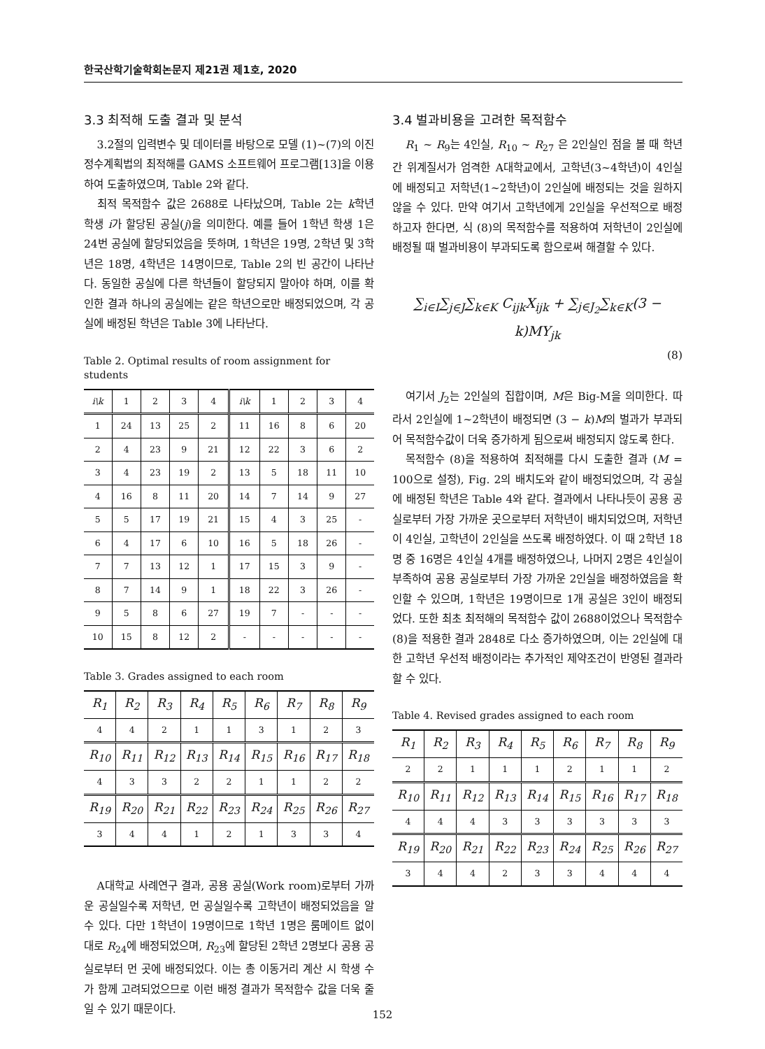한국산학기술학회논문지 제21권 제1호, 2020
3.3 최적해 도출 결과 및 분석
3.2절의 입력변수 및 데이터를 바탕으로 모델 (1)~(7)의 이진 정수계획법의 최적해를 GAMS 소프트웨어 프로그램[13]을 이용하여 도출하였으며, Table 2와 같다.
최적 목적함수 값은 2688로 나타났으며, Table 2는 k학년 학생 i가 할당된 공실(j)을 의미한다. 예를 들어 1학년 학생 1은 24번 공실에 할당되었음을 뜻하며, 1학년은 19명, 2학년 및 3학년은 18명, 4학년은 14명이므로, Table 2의 빈 공간이 나타난다. 동일한 공실에 다른 학년들이 할당되지 말아야 하며, 이를 확인한 결과 하나의 공실에는 같은 학년으로만 배정되었으며, 각 공실에 배정된 학년은 Table 3에 나타난다.
Table 2. Optimal results of room assignment for students
| i\k | 1 | 2 | 3 | 4 | i\k | 1 | 2 | 3 | 4 |
| --- | --- | --- | --- | --- | --- | --- | --- | --- | --- |
| 1 | 24 | 13 | 25 | 2 | 11 | 16 | 8 | 6 | 20 |
| 2 | 4 | 23 | 9 | 21 | 12 | 22 | 3 | 6 | 2 |
| 3 | 4 | 23 | 19 | 2 | 13 | 5 | 18 | 11 | 10 |
| 4 | 16 | 8 | 11 | 20 | 14 | 7 | 14 | 9 | 27 |
| 5 | 5 | 17 | 19 | 21 | 15 | 4 | 3 | 25 | - |
| 6 | 4 | 17 | 6 | 10 | 16 | 5 | 18 | 26 | - |
| 7 | 7 | 13 | 12 | 1 | 17 | 15 | 3 | 9 | - |
| 8 | 7 | 14 | 9 | 1 | 18 | 22 | 3 | 26 | - |
| 9 | 5 | 8 | 6 | 27 | 19 | 7 | - | - | - |
| 10 | 15 | 8 | 12 | 2 | - | - | - | - | - |
Table 3. Grades assigned to each room
| R<sub>1</sub> | R<sub>2</sub> | R<sub>3</sub> | R<sub>4</sub> | R<sub>5</sub> | R<sub>6</sub> | R<sub>7</sub> | R<sub>8</sub> | R<sub>9</sub> |
| --- | --- | --- | --- | --- | --- | --- | --- | --- |
| 4 | 4 | 2 | 1 | 1 | 3 | 1 | 2 | 3 |
| R<sub>10</sub> | R<sub>11</sub> | R<sub>12</sub> | R<sub>13</sub> | R<sub>14</sub> | R<sub>15</sub> | R<sub>16</sub> | R<sub>17</sub> | R<sub>18</sub> |
| 4 | 3 | 3 | 2 | 2 | 1 | 1 | 2 | 2 |
| R<sub>19</sub> | R<sub>20</sub> | R<sub>21</sub> | R<sub>22</sub> | R<sub>23</sub> | R<sub>24</sub> | R<sub>25</sub> | R<sub>26</sub> | R<sub>27</sub> |
| 3 | 4 | 4 | 1 | 2 | 1 | 3 | 3 | 4 |
A대학교 사례연구 결과, 공용 공실(Work room)로부터 가까운 공실일수록 저학년, 먼 공실일수록 고학년이 배정되었음을 알 수 있다. 다만 1학년이 19명이므로 1학년 1명은 룸메이트 없이 대로 R<sub>24</sub>에 배정되었으며, R<sub>23</sub>에 할당된 2학년 2명보다 공용 공실로부터 먼 곳에 배정되었다. 이는 총 이동거리 계산 시 학생 수가 함께 고려되었으므로 이런 배정 결과가 목적함수 값을 더욱 줄일 수 있기 때문이다.
3.4 벌과비용을 고려한 목적함수
R<sub>1</sub> ~ R<sub>9</sub>는 4인실, R<sub>10</sub> ~ R<sub>27</sub> 은 2인실인 점을 볼 때 학년 간 위계질서가 엄격한 A대학교에서, 고학년(3~4학년)이 4인실에 배정되고 저학년(1~2학년)이 2인실에 배정되는 것을 원하지 않을 수 있다. 만약 여기서 고학년에게 2인실을 우선적으로 배정하고자 한다면, 식 (8)의 목적함수를 적용하여 저학년이 2인실에 배정될 때 벌과비용이 부과되도록 함으로써 해결할 수 있다.
∑<sub>i∈I</sub>∑<sub>j∈J</sub>∑<sub>k∈K</sub> C<sub>ijk</sub>X<sub>ijk</sub> + ∑<sub>j∈J<sub>2</sub></sub>∑<sub>k∈K</sub>(3 − k)MY<sub>jk</sub>
(8)
여기서 J<sub>2</sub>는 2인실의 집합이며, M은 Big-M을 의미한다. 따라서 2인실에 1~2학년이 배정되면 (3 − k)M의 벌과가 부과되어 목적함수값이 더욱 증가하게 됨으로써 배정되지 않도록 한다.
목적함수 (8)을 적용하여 최적해를 다시 도출한 결과 (M = 100으로 설정), Fig. 2의 배치도와 같이 배정되었으며, 각 공실에 배정된 학년은 Table 4와 같다. 결과에서 나타나듯이 공용 공실로부터 가장 가까운 곳으로부터 저학년이 배치되었으며, 저학년이 4인실, 고학년이 2인실을 쓰도록 배정하였다. 이 때 2학년 18명 중 16명은 4인실 4개를 배정하였으나, 나머지 2명은 4인실이 부족하여 공용 공실로부터 가장 가까운 2인실을 배정하였음을 확인할 수 있으며, 1학년은 19명이므로 1개 공실은 3인이 배정되었다. 또한 최초 최적해의 목적함수 값이 2688이었으나 목적함수 (8)을 적용한 결과 2848로 다소 증가하였으며, 이는 2인실에 대한 고학년 우선적 배정이라는 추가적인 제약조건이 반영된 결과라 할 수 있다.
Table 4. Revised grades assigned to each room
| R<sub>1</sub> | R<sub>2</sub> | R<sub>3</sub> | R<sub>4</sub> | R<sub>5</sub> | R<sub>6</sub> | R<sub>7</sub> | R<sub>8</sub> | R<sub>9</sub> |
| --- | --- | --- | --- | --- | --- | --- | --- | --- |
| 2 | 2 | 1 | 1 | 1 | 2 | 1 | 1 | 2 |
| R<sub>10</sub> | R<sub>11</sub> | R<sub>12</sub> | R<sub>13</sub> | R<sub>14</sub> | R<sub>15</sub> | R<sub>16</sub> | R<sub>17</sub> | R<sub>18</sub> |
| 4 | 4 | 4 | 3 | 3 | 3 | 3 | 3 | 3 |
| R<sub>19</sub> | R<sub>20</sub> | R<sub>21</sub> | R<sub>22</sub> | R<sub>23</sub> | R<sub>24</sub> | R<sub>25</sub> | R<sub>26</sub> | R<sub>27</sub> |
| 3 | 4 | 4 | 2 | 3 | 3 | 4 | 4 | 4 |
152